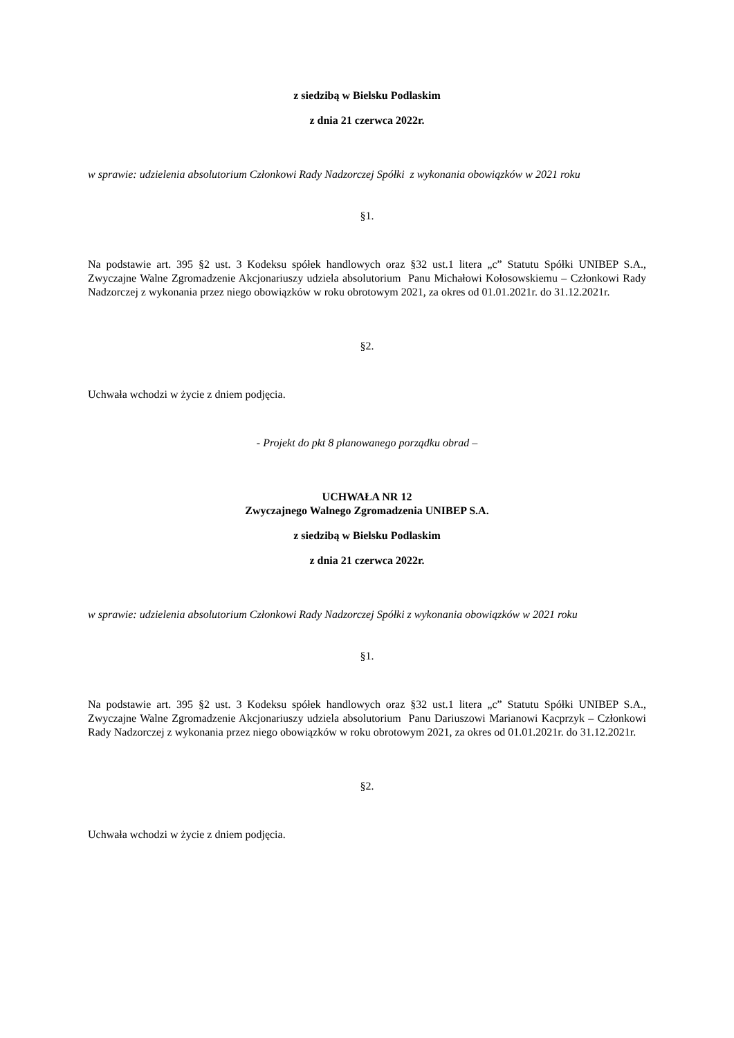z siedzibą w Bielsku Podlaskim
z dnia 21 czerwca 2022r.
w sprawie: udzielenia absolutorium Członkowi Rady Nadzorczej Spółki z wykonania obowiązków w 2021 roku
§1.
Na podstawie art. 395 §2 ust. 3 Kodeksu spółek handlowych oraz §32 ust.1 litera „c” Statutu Spółki UNIBEP S.A., Zwyczajne Walne Zgromadzenie Akcjonariuszy udziela absolutorium Panu Michałowi Kołosowskiemu – Członkowi Rady Nadzorczej z wykonania przez niego obowiązków w roku obrotowym 2021, za okres od 01.01.2021r. do 31.12.2021r.
§2.
Uchwała wchodzi w życie z dniem podjęcia.
- Projekt do pkt 8 planowanego porządku obrad –
UCHWAŁA NR 12
Zwyczajnego Walnego Zgromadzenia UNIBEP S.A.
z siedzibą w Bielsku Podlaskim
z dnia 21 czerwca 2022r.
w sprawie: udzielenia absolutorium Członkowi Rady Nadzorczej Spółki z wykonania obowiązków w 2021 roku
§1.
Na podstawie art. 395 §2 ust. 3 Kodeksu spółek handlowych oraz §32 ust.1 litera „c” Statutu Spółki UNIBEP S.A., Zwyczajne Walne Zgromadzenie Akcjonariuszy udziela absolutorium Panu Dariuszowi Marianowi Kacprzyk – Członkowi Rady Nadzorczej z wykonania przez niego obowiązków w roku obrotowym 2021, za okres od 01.01.2021r. do 31.12.2021r.
§2.
Uchwała wchodzi w życie z dniem podjęcia.